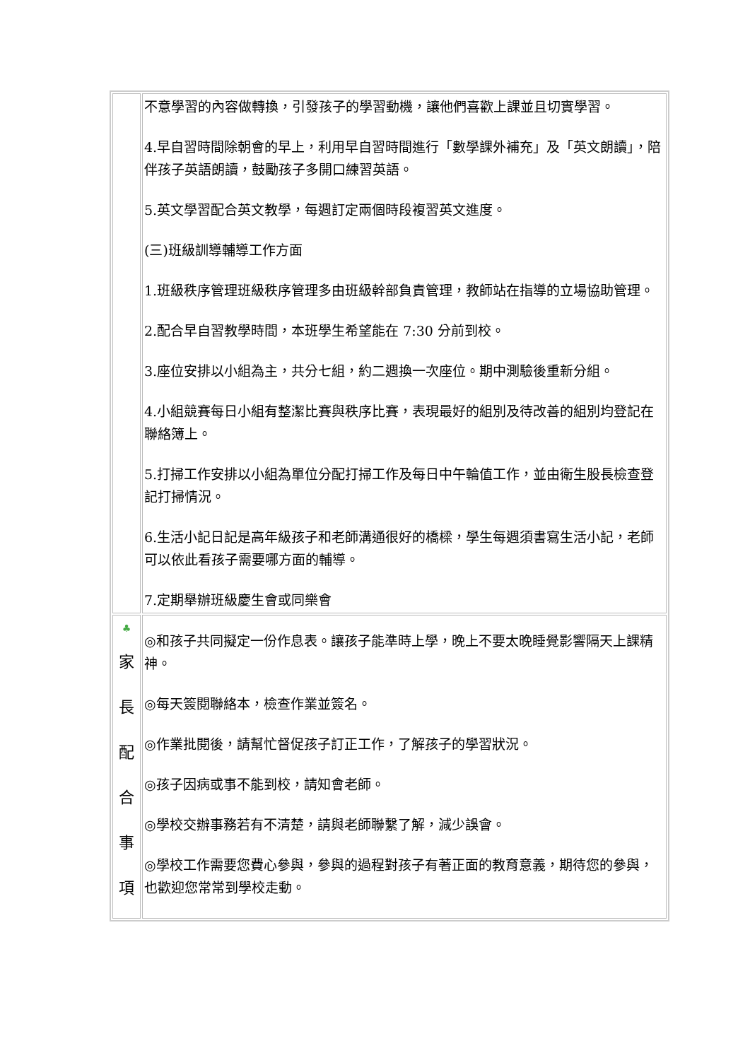| | 不意學習的內容做轉換，引發孩子的學習動機，讓他們喜歡上課並且切實學習。 4.早自習時間除朝會的早上，利用早自習時間進行「數學課外補充」及「英文朗讀」，陪伴孩子英語朗讀，鼓勵孩子多開口練習英語。 5.英文學習配合英文教學，每週訂定兩個時段複習英文進度。 (三)班級訓導輔導工作方面 1.班級秩序管理班級秩序管理多由班級幹部負責管理，教師站在指導的立場協助管理。 2.配合早自習教學時間，本班學生希望能在 7:30 分前到校。 3.座位安排以小組為主，共分七組，約二週換一次座位。期中測驗後重新分組。 4.小組競賽每日小組有整潔比賽與秩序比賽，表現最好的組別及待改善的組別均登記在聯絡簿上。 5.打掃工作安排以小組為單位分配打掃工作及每日中午輪值工作，並由衛生股長檢查登記打掃情況。 6.生活小記日記是高年級孩子和老師溝通很好的橋樑，學生每週須書寫生活小記，老師可以依此看孩子需要哪方面的輔導。 7.定期舉辦班級慶生會或同樂會 |
| ♣ 家 長 配 合 事 項 | ◎和孩子共同擬定一份作息表。讓孩子能準時上學，晚上不要太晚睡覺影響隔天上課精神。 ◎每天簽閱聯絡本，檢查作業並簽名。 ◎作業批閱後，請幫忙督促孩子訂正工作，了解孩子的學習狀況。 ◎孩子因病或事不能到校，請知會老師。 ◎學校交辦事務若有不清楚，請與老師聯繫了解，減少誤會。 ◎學校工作需要您費心參與，參與的過程對孩子有著正面的教育意義，期待您的參與，也歡迎您常常到學校走動。 |